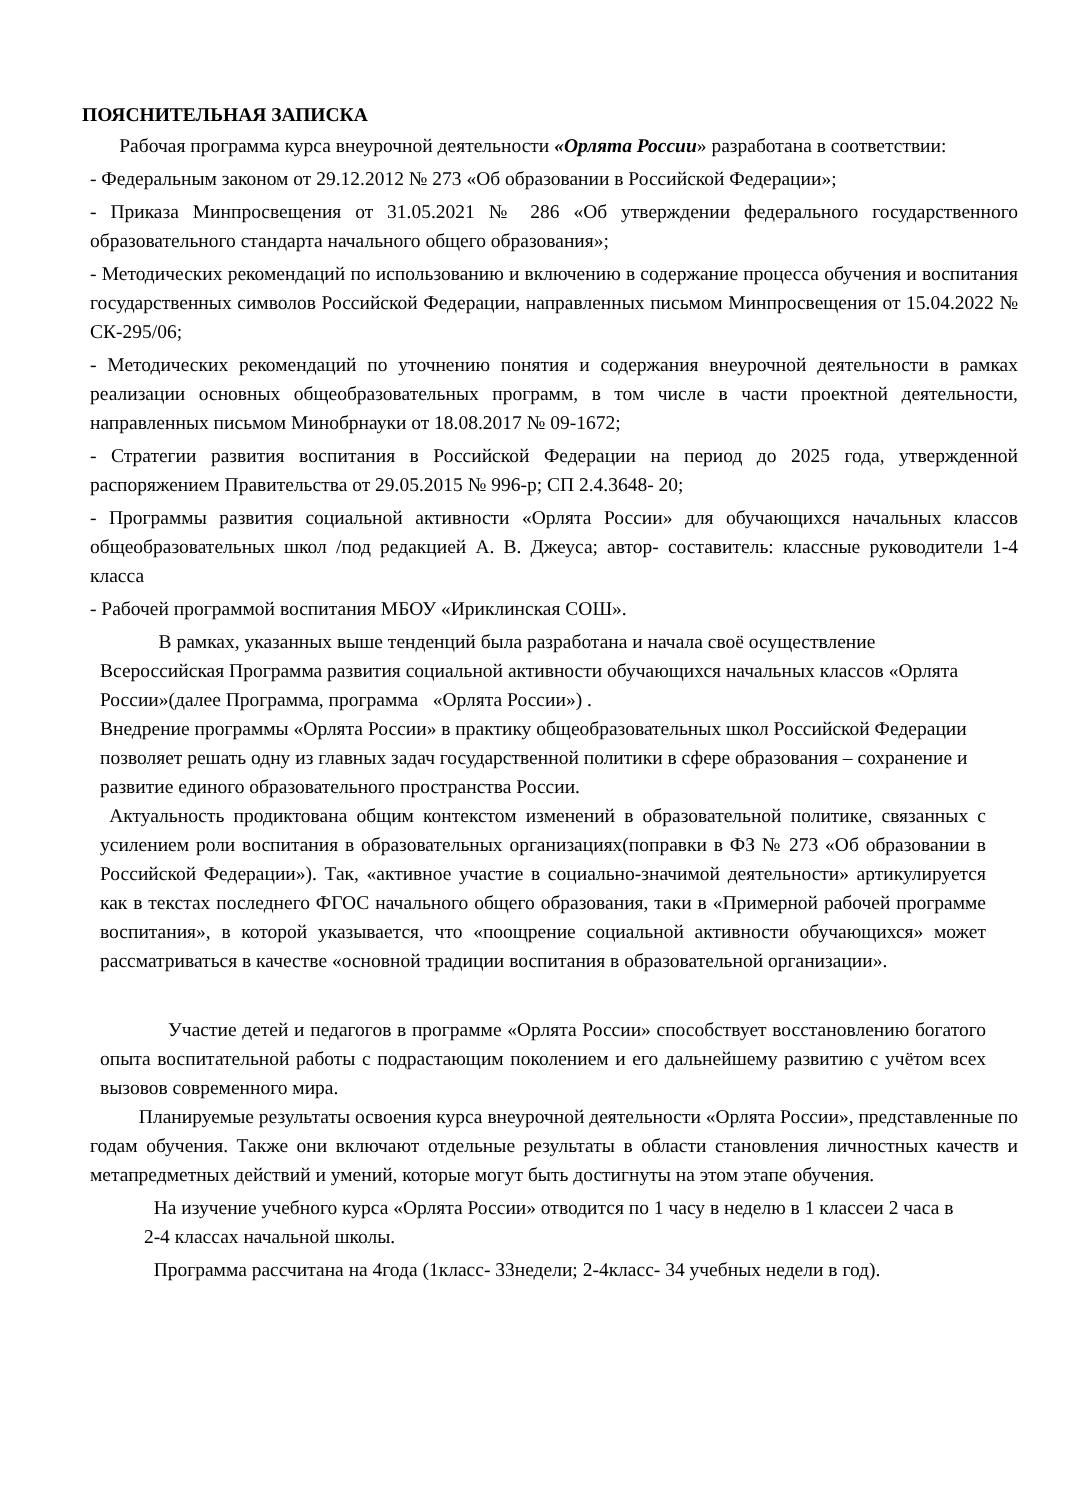ПОЯСНИТЕЛЬНАЯ ЗАПИСКА
Рабочая программа курса внеурочной деятельности «Орлята России» разработана в соответствии:
- Федеральным законом от 29.12.2012 № 273 «Об образовании в Российской Федерации»;
- Приказа Минпросвещения от 31.05.2021 № 286 «Об утверждении федерального государственного образовательного стандарта начального общего образования»;
- Методических рекомендаций по использованию и включению в содержание процесса обучения и воспитания государственных символов Российской Федерации, направленных письмом Минпросвещения от 15.04.2022 № СК-295/06;
- Методических рекомендаций по уточнению понятия и содержания внеурочной деятельности в рамках реализации основных общеобразовательных программ, в том числе в части проектной деятельности, направленных письмом Минобрнауки от 18.08.2017 № 09-1672;
- Стратегии развития воспитания в Российской Федерации на период до 2025 года, утвержденной распоряжением Правительства от 29.05.2015 № 996-р; СП 2.4.3648- 20;
- Программы развития социальной активности «Орлята России» для обучающихся начальных классов общеобразовательных школ /под редакцией А. В. Джеуса; автор- составитель: классные руководители 1-4 класса
- Рабочей программой воспитания МБОУ «Ириклинская СОШ».
В рамках, указанных выше тенденций была разработана и начала своё осуществление Всероссийская Программа развития социальной активности обучающихся начальных классов «Орлята России»(далее Программа, программа «Орлята России») .
Внедрение программы «Орлята России» в практику общеобразовательных школ Российской Федерации позволяет решать одну из главных задач государственной политики в сфере образования – сохранение и развитие единого образовательного пространства России.
Актуальность продиктована общим контекстом изменений в образовательной политике, связанных с усилением роли воспитания в образовательных организациях(поправки в ФЗ № 273 «Об образовании в Российской Федерации»). Так, «активное участие в социально-значимой деятельности» артикулируется как в текстах последнего ФГОС начального общего образования, таки в «Примерной рабочей программе воспитания», в которой указывается, что «поощрение социальной активности обучающихся» может рассматриваться в качестве «основной традиции воспитания в образовательной организации».
Участие детей и педагогов в программе «Орлята России» способствует восстановлению богатого опыта воспитательной работы с подрастающим поколением и его дальнейшему развитию с учётом всех вызовов современного мира.
Планируемые результаты освоения курса внеурочной деятельности «Орлята России», представленные по годам обучения. Также они включают отдельные результаты в области становления личностных качеств и метапредметных действий и умений, которые могут быть достигнуты на этом этапе обучения.
На изучение учебного курса «Орлята России» отводится по 1 часу в неделю в 1 классеи 2 часа в 2-4 классах начальной школы.
Программа рассчитана на 4года (1класс- 33недели; 2-4класс- 34 учебных недели в год).